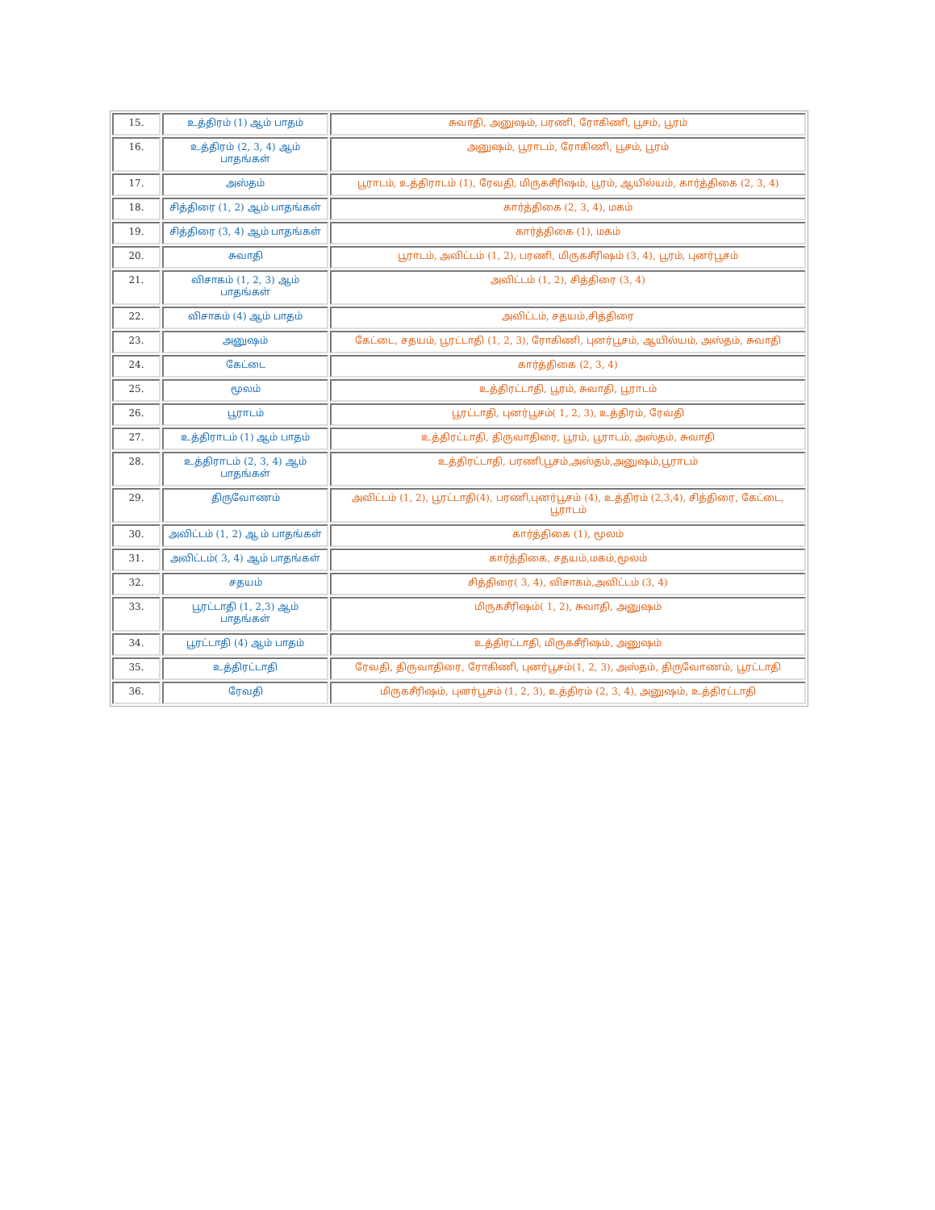| 15. | உத்திரம் (1) ஆம் பாதம் | சுவாதி, அனுஷம், பரணி, ரோகிணி, பூசம், பூரம் |
| 16. | உத்திரம் (2, 3, 4) ஆம் பாதங்கள் | அனுஷம், பூராடம், ரோகிணி, பூசம், பூரம் |
| 17. | அஸ்தம் | பூராடம், உத்திராடம் (1), ரேவதி, மிருகசீரிஷம், பூரம், ஆயில்யம், கார்த்திகை (2, 3, 4) |
| 18. | சித்திரை (1, 2) ஆம் பாதங்கள் | கார்த்திகை (2, 3, 4), மகம் |
| 19. | சித்திரை (3, 4) ஆம் பாதங்கள் | கார்த்திகை (1), மகம் |
| 20. | சுவாதி | பூராடம், அவிட்டம் (1, 2), பரணி, மிருகசீரிஷம் (3, 4), பூரம், புனர்பூசம் |
| 21. | விசாகம் (1, 2, 3) ஆம் பாதங்கள் | அவிட்டம் (1, 2), சித்திரை (3, 4) |
| 22. | விசாகம் (4) ஆம் பாதம் | அவிட்டம், சதயம்,சித்திரை |
| 23. | அனுஷம் | கேட்டை, சதயம், பூரட்டாதி (1, 2, 3), ரோகிணி, புனர்பூசம், ஆயில்யம், அஸ்தம், சுவாதி |
| 24. | கேட்டை | கார்த்திகை (2, 3, 4) |
| 25. | மூலம் | உத்திரட்டாதி, பூரம், சுவாதி, பூராடம் |
| 26. | பூராடம் | பூரட்டாதி, புனர்பூசம்( 1, 2, 3), உத்திரம், ரேவதி |
| 27. | உத்திராடம் (1) ஆம் பாதம் | உத்திரட்டாதி, திருவாதிரை, பூரம், பூராடம், அஸ்தம், சுவாதி |
| 28. | உத்திராடம் (2, 3, 4) ஆம் பாதங்கள் | உத்திரட்டாதி, பரணி,பூசம்,அஸ்தம்,அனுஷம்,பூராடம் |
| 29. | திருவோணம் | அவிட்டம் (1, 2), பூரட்டாதி(4), பரணி,புனர்பூசம் (4), உத்திரம் (2,3,4), சித்திரை, கேட்டை, பூராடம் |
| 30. | அவிட்டம் (1, 2) ஆ ம் பாதங்கள் | கார்த்திகை (1), மூலம் |
| 31. | அவிட்டம்( 3, 4) ஆம் பாதங்கள் | கார்த்திகை, சதயம்,மகம்,மூலம் |
| 32. | சதயம் | சித்திரை( 3, 4), விசாகம்,அவிட்டம் (3, 4) |
| 33. | பூரட்டாதி (1, 2,3) ஆம் பாதங்கள் | மிருகசீரிஷம்( 1, 2), சுவாதி, அனுஷம் |
| 34. | பூரட்டாதி (4) ஆம் பாதம் | உத்திரட்டாதி, மிருகசீரிஷம், அனுஷம் |
| 35. | உத்திரட்டாதி | ரேவதி, திருவாதிரை, ரோகிணி, புனர்பூசம்(1, 2, 3), அஸ்தம், திருவோணம், பூரட்டாதி |
| 36. | ரேவதி | மிருகசீரிஷம், புனர்பூசம் (1, 2, 3), உத்திரம் (2, 3, 4), அனுஷம், உத்திரட்டாதி |